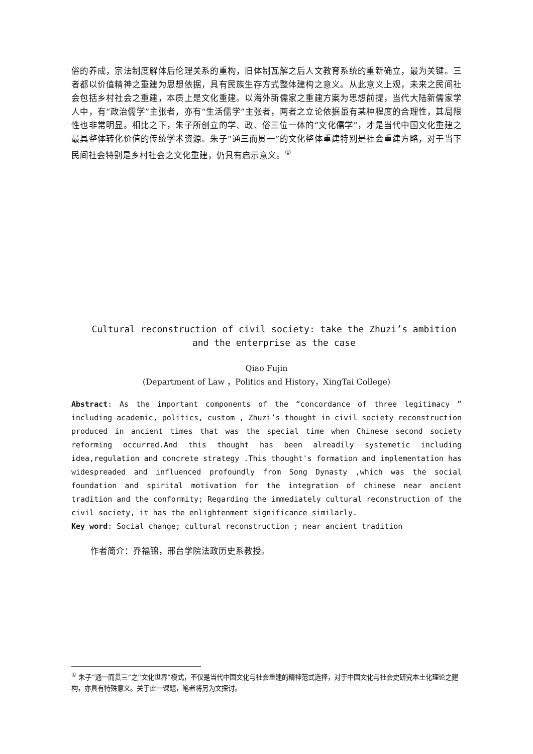俗的养成，宗法制度解体后伦理关系的重构，旧体制瓦解之后人文教育系统的重新确立，最为关键。三者都以价值精神之重建为思想依据，具有民族生存方式整体建构之意义。从此意义上观，未来之民间社会包括乡村社会之重建，本质上是文化重建。以海外新儒家之重建方案为思想前提，当代大陆新儒家学人中，有“政治儒学”主张者，亦有“生活儒学”主张者，两者之立论依据虽有某种程度的合理性，其局限性也非常明显。相比之下，朱子所创立的学、政、俗三位一体的“文化儒学”，才是当代中国文化重建之最具整体转化价值的传统学术资源。朱子“通三而贯一”的文化整体重建特别是社会重建方略，对于当下民间社会特别是乡村社会之文化重建，仍具有启示意义。<sup>①</sup>
Cultural reconstruction of civil society: take the Zhuzi’s ambition
and the enterprise as the case
Qiao Fujin
(Department of Law ，Politics and History，XingTai College)
Abstract: As the important components of the “concordance of three legitimacy ”including academic, politics, custom , Zhuzi’s thought in civil society reconstruction produced in ancient times that was the special time when Chinese second society reforming occurred.And this thought has been alreadily systemetic including idea,regulation and concrete strategy .This thought's formation and implementation has widespreaded and influenced profoundly from Song Dynasty ,which was the social foundation and spirital motivation for the integration of chinese near ancient tradition and the conformity; Regarding the immediately cultural reconstruction of the civil society, it has the enlightenment significance similarly.
Key word: Social change; cultural reconstruction ; near ancient tradition
作者简介：乔福锦，邢台学院法政历史系教授。
<sup>①</sup> 朱子“通一而贯三”之“文化世界”模式，不仅是当代中国文化与社会重建的精神范式选择，对于中国文化与社会史研究本土化理论之建构，亦具有特殊意义。关于此一课题，笔者将另为文探讨。